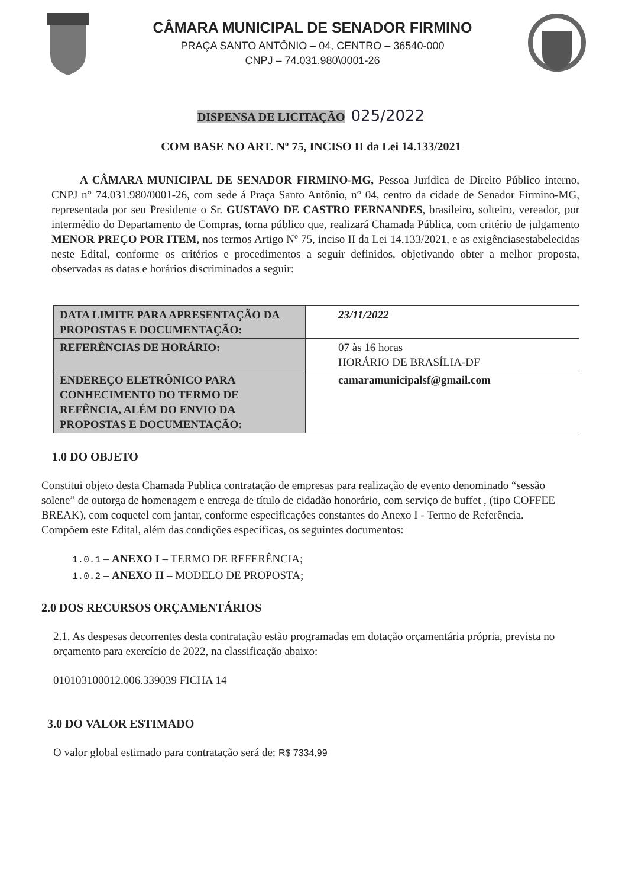CÂMARA MUNICIPAL DE SENADOR FIRMINO
PRAÇA SANTO ANTÔNIO – 04, CENTRO – 36540-000
CNPJ – 74.031.980\0001-26
DISPENSA DE LICITAÇÃO 025/2022
COM BASE NO ART. Nº 75, INCISO II da Lei 14.133/2021
A CÂMARA MUNICIPAL DE SENADOR FIRMINO-MG, Pessoa Jurídica de Direito Público interno, CNPJ n° 74.031.980/0001-26, com sede á Praça Santo Antônio, n° 04, centro da cidade de Senador Firmino-MG, representada por seu Presidente o Sr. GUSTAVO DE CASTRO FERNANDES, brasileiro, solteiro, vereador, por intermédio do Departamento de Compras, torna público que, realizará Chamada Pública, com critério de julgamento MENOR PREÇO POR ITEM, nos termos Artigo Nº 75, inciso II da Lei 14.133/2021, e as exigênciasestabelecidas neste Edital, conforme os critérios e procedimentos a seguir definidos, objetivando obter a melhor proposta, observadas as datas e horários discriminados a seguir:
| DATA LIMITE PARA APRESENTAÇÃO DA PROPOSTAS E DOCUMENTAÇÃO: | 23/11/2022 |
| REFERÊNCIAS DE HORÁRIO: | 07 às 16 horas HORÁRIO DE BRASÍLIA-DF |
| ENDEREÇO ELETRÔNICO PARA CONHECIMENTO DO TERMO DE REFÊNCIA, ALÉM DO ENVIO DA PROPOSTAS E DOCUMENTAÇÃO: | camaramunicipalsf@gmail.com |
1.0 DO OBJETO
Constitui objeto desta Chamada Publica contratação de empresas para realização de evento denominado “sessão solene” de outorga de homenagem e entrega de título de cidadão honorário, com serviço de buffet , (tipo COFFEE BREAK), com coquetel com jantar, conforme especificações constantes do Anexo I - Termo de Referência.
Compõem este Edital, além das condições específicas, os seguintes documentos:
1.0.1 – ANEXO I – TERMO DE REFERÊNCIA;
1.0.2 – ANEXO II – MODELO DE PROPOSTA;
2.0 DOS RECURSOS ORÇAMENTÁRIOS
2.1. As despesas decorrentes desta contratação estão programadas em dotação orçamentária própria, prevista no orçamento para exercício de 2022, na classificação abaixo:
010103100012.006.339039 FICHA 14
3.0 DO VALOR ESTIMADO
O valor global estimado para contratação será de: R$ 7334,99